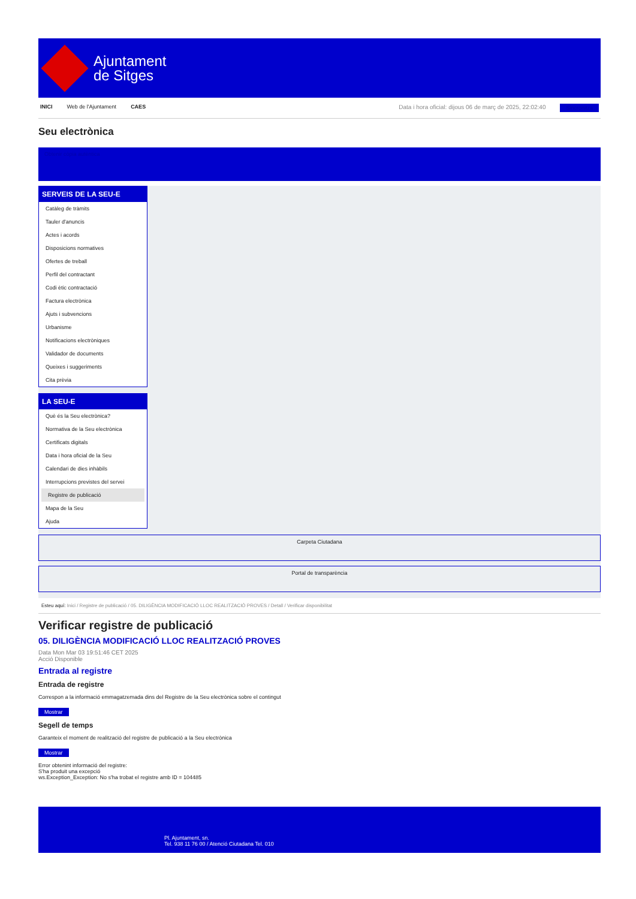Ajuntament
de Sitges
INICI Web de l'Ajuntament CAES Data i hora oficial: dijous 06 de març de 2025, 22:02:40 Sincronitza
Seu electrònica
Obtenir còpia autèntica
SERVEIS DE LA SEU-E
Catàleg de tràmits
Tauler d'anuncis
Actes i acords
Disposicions normatives
Ofertes de treball
Perfil del contractant
Codi ètic contractació
Factura electrònica
Ajuts i subvencions
Urbanisme
Notificacions electròniques
Validador de documents
Queixes i suggeriments
Cita prèvia
LA SEU-E
Què és la Seu electrònica?
Normativa de la Seu electrònica
Certificats digitals
Data i hora oficial de la Seu
Calendari de dies inhàbils
Interrupcions previstes del servei
Registre de publicació
Mapa de la Seu
Ajuda
Carpeta Ciutadana
Portal de transparència
Esteu aquí: Inici / Registre de publicació / 05. DILIGÈNCIA MODIFICACIÓ LLOC REALITZACIÓ PROVES / Detall / Verificar disponibilitat
Verificar registre de publicació
05. DILIGÈNCIA MODIFICACIÓ LLOC REALITZACIÓ PROVES
Data Mon Mar 03 19:51:46 CET 2025
Acció Disponible
Entrada al registre
Entrada de registre
Correspon a la informació emmagatzemada dins del Registre de la Seu electrònica sobre el contingut
Mostrar
Segell de temps
Garanteix el moment de realització del registre de publicació a la Seu electrònica
Mostrar
Error obtenint informació del registre:
S'ha produit una excepció
ws.Exception_Exception: No s'ha trobat el registre amb ID = 104485
Pl. Ajuntament, sn.
Tel. 938 11 76 00 / Atenció Ciutadana Tel. 010